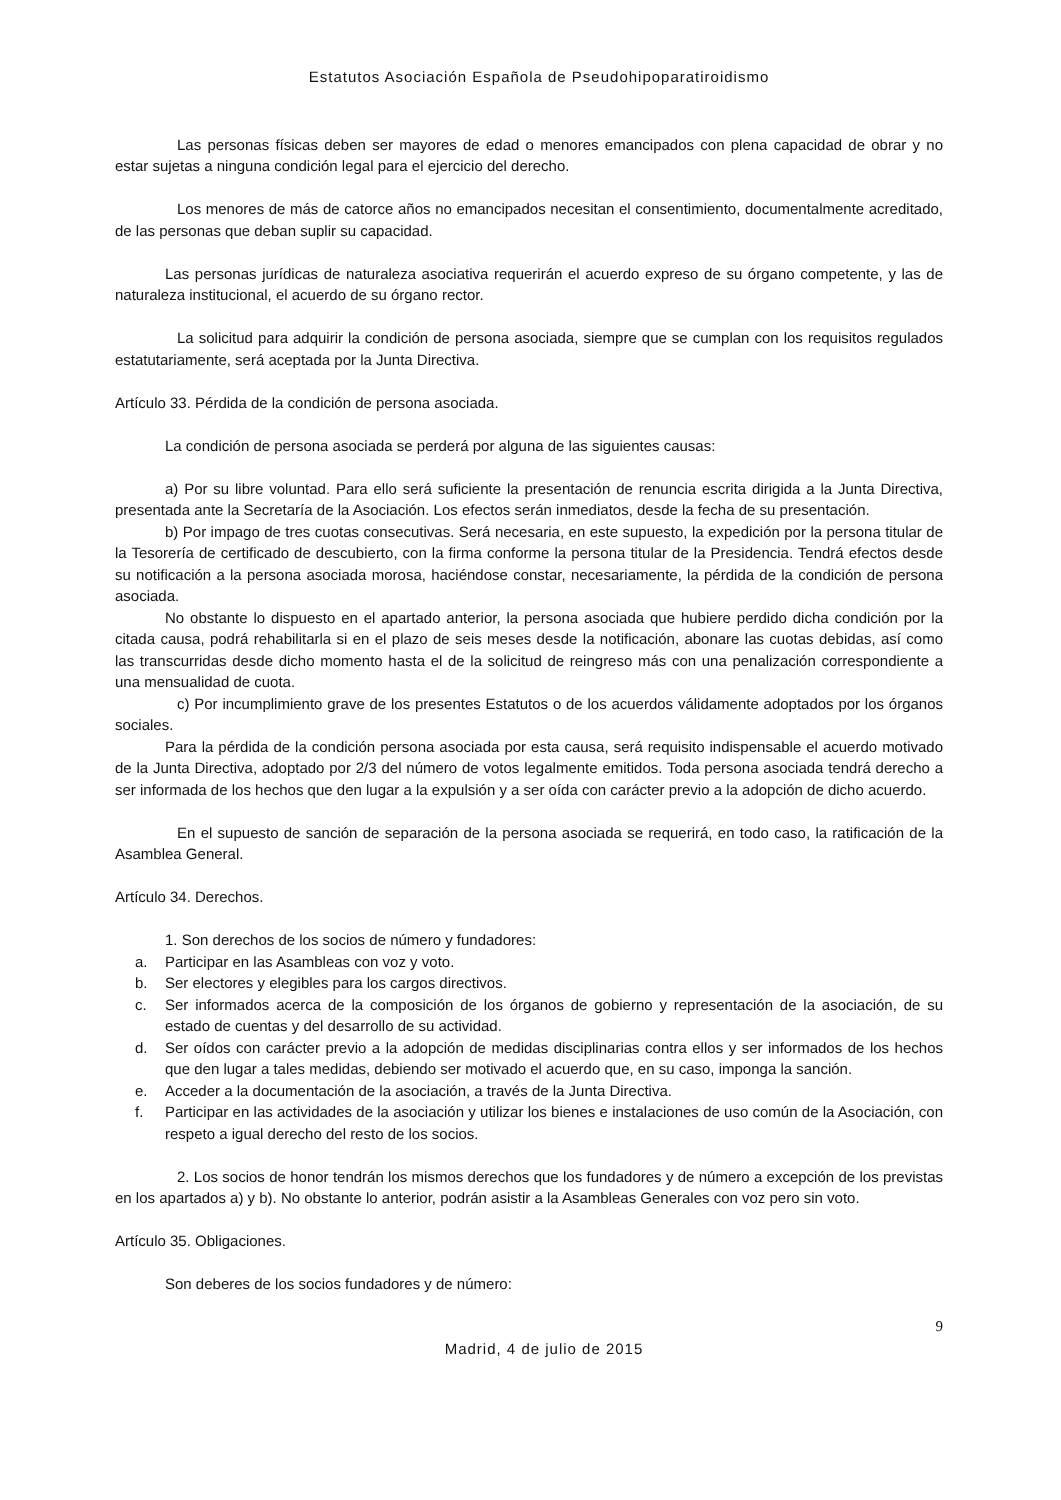Estatutos Asociación Española de Pseudohipoparatiroidismo
Las personas físicas deben ser mayores de edad o menores emancipados con plena capacidad de obrar y no estar sujetas a ninguna condición legal para el ejercicio del derecho.
Los menores de más de catorce años no emancipados necesitan el consentimiento, documentalmente acreditado, de las personas que deban suplir su capacidad.
Las personas jurídicas de naturaleza asociativa requerirán el acuerdo expreso de su órgano competente, y las de naturaleza institucional, el acuerdo de su órgano rector.
La solicitud para adquirir la condición de persona asociada, siempre que se cumplan con los requisitos regulados estatutariamente, será aceptada por la Junta Directiva.
Artículo 33. Pérdida de la condición de persona asociada.
La condición de persona asociada se perderá por alguna de las siguientes causas:
a) Por su libre voluntad. Para ello será suficiente la presentación de renuncia escrita dirigida a la Junta Directiva, presentada ante la Secretaría de la Asociación. Los efectos serán inmediatos, desde la fecha de su presentación.
b) Por impago de tres cuotas consecutivas. Será necesaria, en este supuesto, la expedición por la persona titular de la Tesorería de certificado de descubierto, con la firma conforme la persona titular de la Presidencia. Tendrá efectos desde su notificación a la persona asociada morosa, haciéndose constar, necesariamente, la pérdida de la condición de persona asociada.
No obstante lo dispuesto en el apartado anterior, la persona asociada que hubiere perdido dicha condición por la citada causa, podrá rehabilitarla si en el plazo de seis meses desde la notificación, abonare las cuotas debidas, así como las transcurridas desde dicho momento hasta el de la solicitud de reingreso más con una penalización correspondiente a una mensualidad de cuota.
c) Por incumplimiento grave de los presentes Estatutos o de los acuerdos válidamente adoptados por los órganos sociales.
Para la pérdida de la condición persona asociada por esta causa, será requisito indispensable el acuerdo motivado de la Junta Directiva, adoptado por 2/3 del número de votos legalmente emitidos. Toda persona asociada tendrá derecho a ser informada de los hechos que den lugar a la expulsión y a ser oída con carácter previo a la adopción de dicho acuerdo.
En el supuesto de sanción de separación de la persona asociada se requerirá, en todo caso, la ratificación de la Asamblea General.
Artículo 34. Derechos.
1. Son derechos de los socios de número y fundadores:
a. Participar en las Asambleas con voz y voto.
b. Ser electores y elegibles para los cargos directivos.
c. Ser informados acerca de la composición de los órganos de gobierno y representación de la asociación, de su estado de cuentas y del desarrollo de su actividad.
d. Ser oídos con carácter previo a la adopción de medidas disciplinarias contra ellos y ser informados de los hechos que den lugar a tales medidas, debiendo ser motivado el acuerdo que, en su caso, imponga la sanción.
e. Acceder a la documentación de la asociación, a través de la Junta Directiva.
f. Participar en las actividades de la asociación y utilizar los bienes e instalaciones de uso común de la Asociación, con respeto a igual derecho del resto de los socios.
2. Los socios de honor tendrán los mismos derechos que los fundadores y de número a excepción de los previstas en los apartados a) y b). No obstante lo anterior, podrán asistir a la Asambleas Generales con voz pero sin voto.
Artículo 35. Obligaciones.
Son deberes de los socios fundadores y de número:
9
Madrid, 4 de julio de 2015